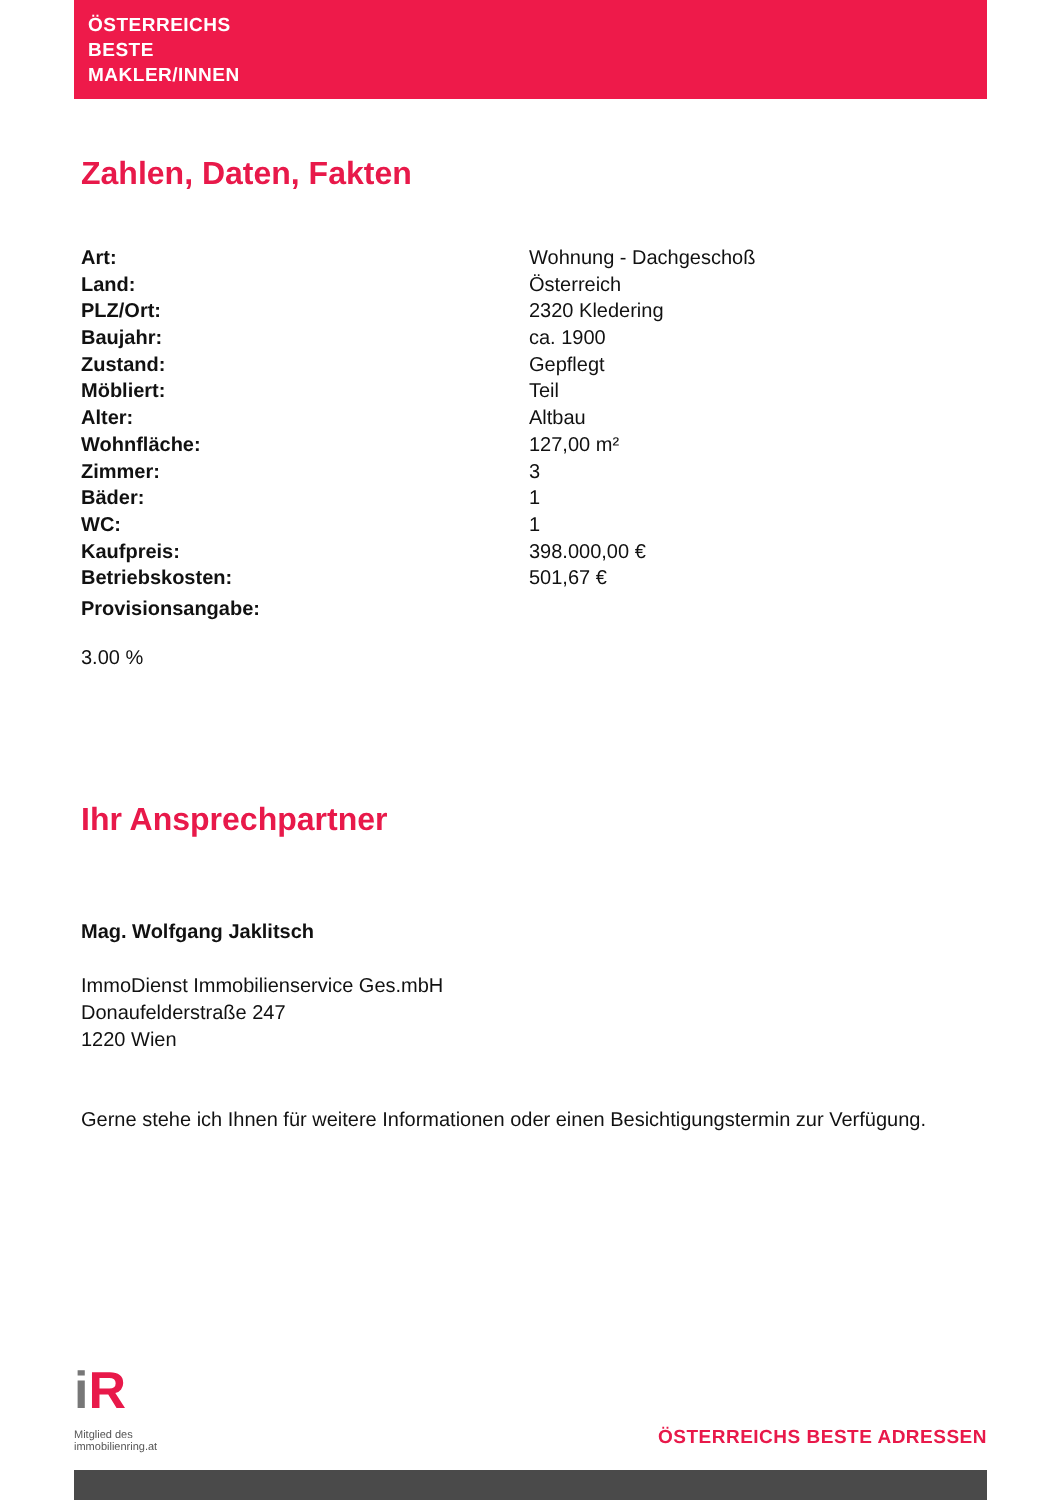ÖSTERREICHS
BESTE
MAKLER/INNEN
Zahlen, Daten, Fakten
| Art: | Wohnung - Dachgeschoß |
| Land: | Österreich |
| PLZ/Ort: | 2320 Kledering |
| Baujahr: | ca. 1900 |
| Zustand: | Gepflegt |
| Möbliert: | Teil |
| Alter: | Altbau |
| Wohnfläche: | 127,00 m² |
| Zimmer: | 3 |
| Bäder: | 1 |
| WC: | 1 |
| Kaufpreis: | 398.000,00 € |
| Betriebskosten: | 501,67 € |
| Provisionsangabe: | |
3.00 %
Ihr Ansprechpartner
Mag. Wolfgang Jaklitsch
ImmoDienst Immobilienservice Ges.mbH
Donaufelderstraße 247
1220 Wien
Gerne stehe ich Ihnen für weitere Informationen oder einen Besichtigungstermin zur Verfügung.
i R
Mitglied des
immobilienring.at
ÖSTERREICHS BESTE ADRESSEN